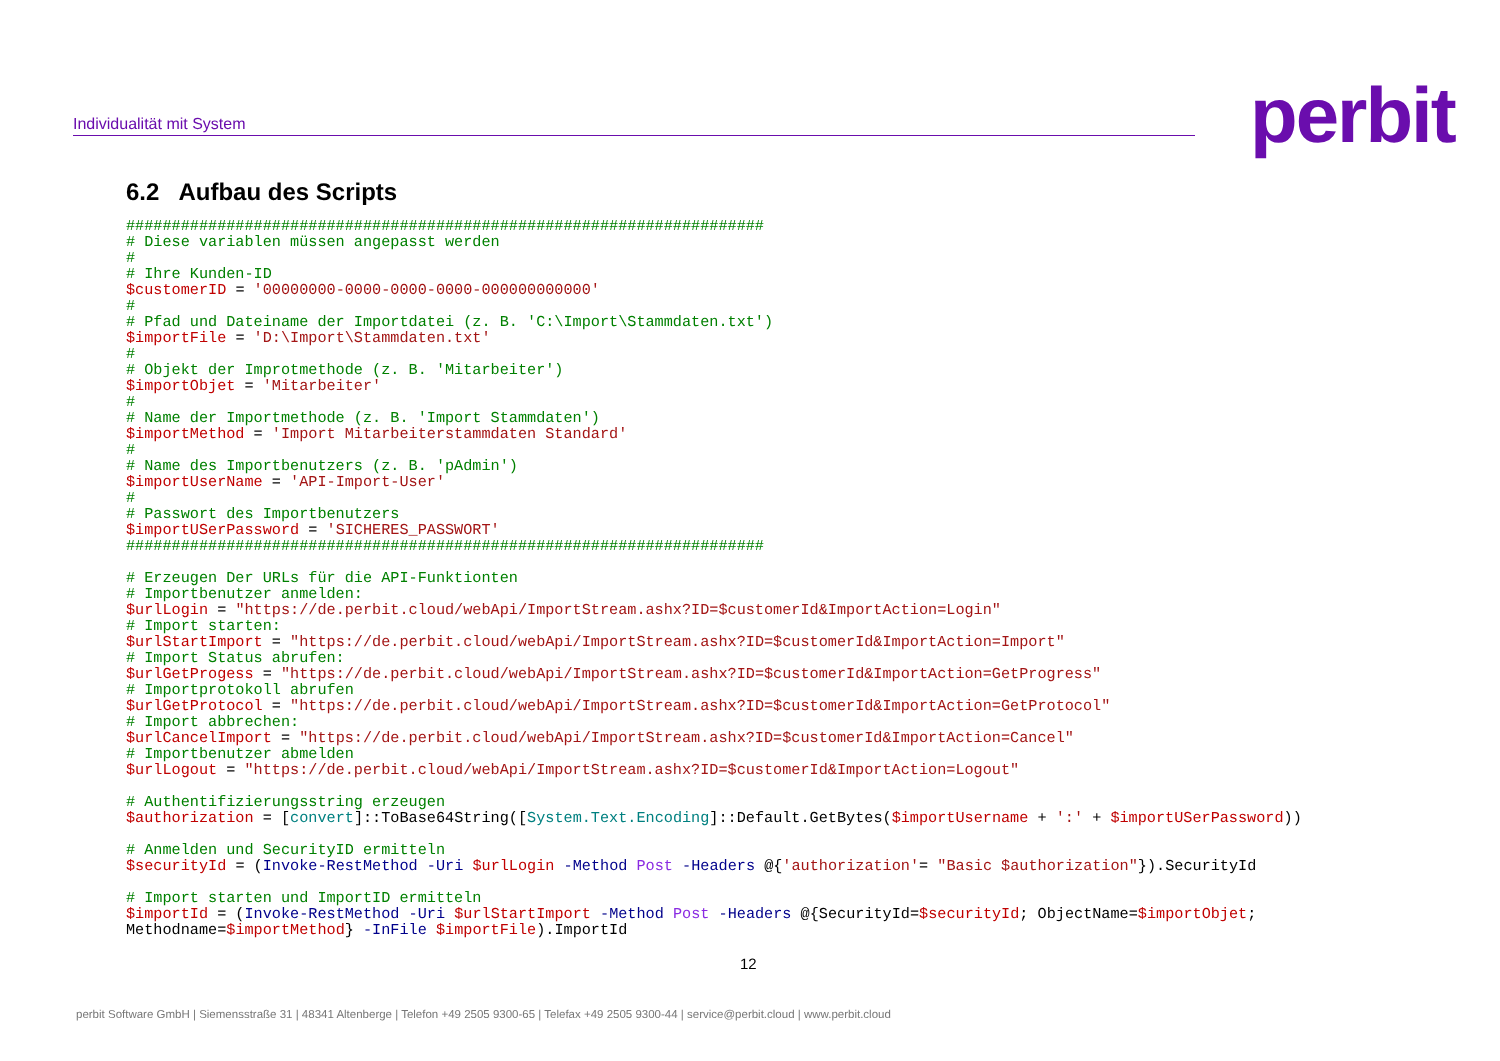Individualität mit System perbit
6.2 Aufbau des Scripts
######################################################################
# Diese variablen müssen angepasst werden
#
# Ihre Kunden-ID
$customerID = '00000000-0000-0000-0000-000000000000'
#
# Pfad und Dateiname der Importdatei (z. B. 'C:\Import\Stammdaten.txt')
$importFile = 'D:\Import\Stammdaten.txt'
#
# Objekt der Improtmethode (z. B. 'Mitarbeiter')
$importObjet = 'Mitarbeiter'
#
# Name der Importmethode (z. B. 'Import Stammdaten')
$importMethod = 'Import Mitarbeiterstammdaten Standard'
#
# Name des Importbenutzers (z. B. 'pAdmin')
$importUserName = 'API-Import-User'
#
# Passwort des Importbenutzers
$importUSerPassword = 'SICHERES_PASSWORT'
######################################################################

# Erzeugen Der URLs für die API-Funktionten
# Importbenutzer anmelden:
$urlLogin = "https://de.perbit.cloud/webApi/ImportStream.ashx?ID=$customerId&ImportAction=Login"
# Import starten:
$urlStartImport = "https://de.perbit.cloud/webApi/ImportStream.ashx?ID=$customerId&ImportAction=Import"
# Import Status abrufen:
$urlGetProgess = "https://de.perbit.cloud/webApi/ImportStream.ashx?ID=$customerId&ImportAction=GetProgress"
# Importprotokoll abrufen
$urlGetProtocol = "https://de.perbit.cloud/webApi/ImportStream.ashx?ID=$customerId&ImportAction=GetProtocol"
# Import abbrechen:
$urlCancelImport = "https://de.perbit.cloud/webApi/ImportStream.ashx?ID=$customerId&ImportAction=Cancel"
# Importbenutzer abmelden
$urlLogout = "https://de.perbit.cloud/webApi/ImportStream.ashx?ID=$customerId&ImportAction=Logout"

# Authentifizierungsstring erzeugen
$authorization = [convert]::ToBase64String([System.Text.Encoding]::Default.GetBytes($importUsername + ':' + $importUSerPassword))

# Anmelden und SecurityID ermitteln
$securityId = (Invoke-RestMethod -Uri $urlLogin -Method Post -Headers @{'authorization'= "Basic $authorization"}).SecurityId

# Import starten und ImportID ermitteln
$importId = (Invoke-RestMethod -Uri $urlStartImport -Method Post -Headers @{SecurityId=$securityId; ObjectName=$importObjet;
Methodname=$importMethod} -InFile $importFile).ImportId
12
perbit Software GmbH | Siemensstraße 31 | 48341 Altenberge | Telefon +49 2505 9300-65 | Telefax +49 2505 9300-44 | service@perbit.cloud | www.perbit.cloud